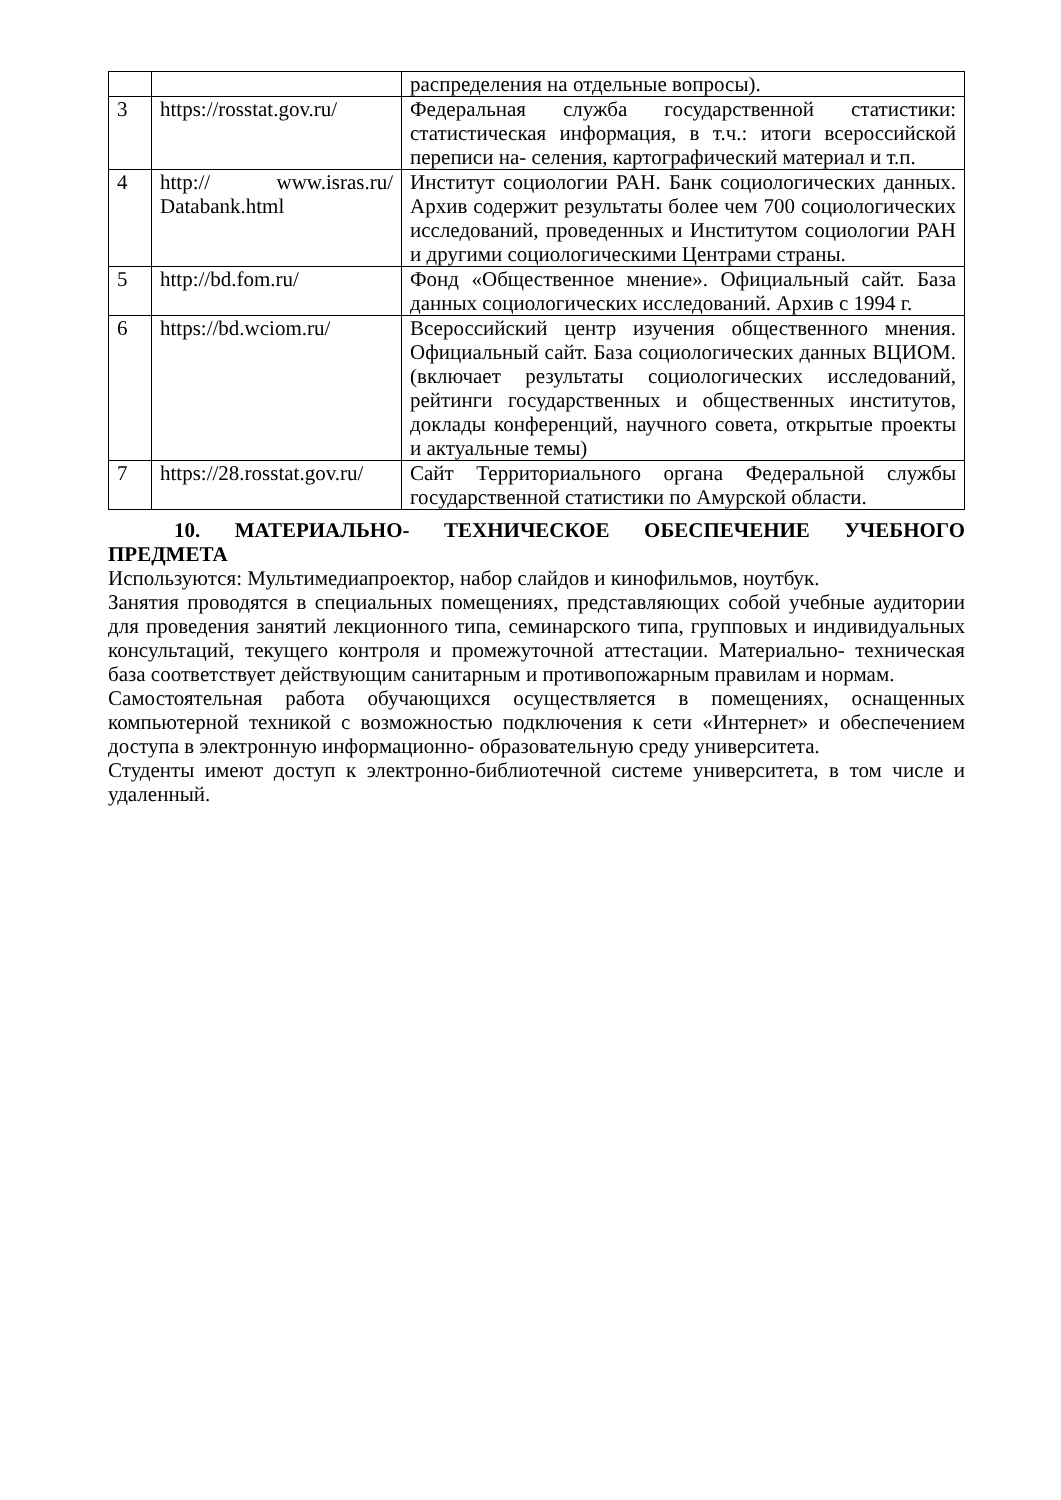| | | распределения на отдельные вопросы). |
| 3 | https://rosstat.gov.ru/ | Федеральная служба государственной статистики: статистическая информация, в т.ч.: итоги всероссийской переписи на- селения, картографический материал и т.п. |
| 4 | http:// www.isras.ru/ Databank.html | Институт социологии РАН. Банк социологических данных. Архив содержит результаты более чем 700 социологических исследований, проведенных и Институтом социологии РАН и другими социологическими Центрами страны. |
| 5 | http://bd.fom.ru/ | Фонд «Общественное мнение». Официальный сайт. База данных социологических исследований. Архив с 1994 г. |
| 6 | https://bd.wciom.ru/ | Всероссийский центр изучения общественного мнения. Официальный сайт. База социологических данных ВЦИОМ. (включает результаты социологических исследований, рейтинги государственных и общественных институтов, доклады конференций, научного совета, открытые проекты и актуальные темы) |
| 7 | https://28.rosstat.gov.ru/ | Сайт Территориального органа Федеральной службы государственной статистики по Амурской области. |
10. МАТЕРИАЛЬНО- ТЕХНИЧЕСКОЕ ОБЕСПЕЧЕНИЕ УЧЕБНОГО ПРЕДМЕТА
Используются: Мультимедиапроектор, набор слайдов и кинофильмов, ноутбук.
Занятия проводятся в специальных помещениях, представляющих собой учебные аудитории для проведения занятий лекционного типа, семинарского типа, групповых и индивидуальных консультаций, текущего контроля и промежуточной аттестации. Материально- техническая база соответствует действующим санитарным и противопожарным правилам и нормам.
Самостоятельная работа обучающихся осуществляется в помещениях, оснащенных компьютерной техникой с возможностью подключения к сети «Интернет» и обеспечением доступа в электронную информационно- образовательную среду университета.
Студенты имеют доступ к электронно-библиотечной системе университета, в том числе и удаленный.